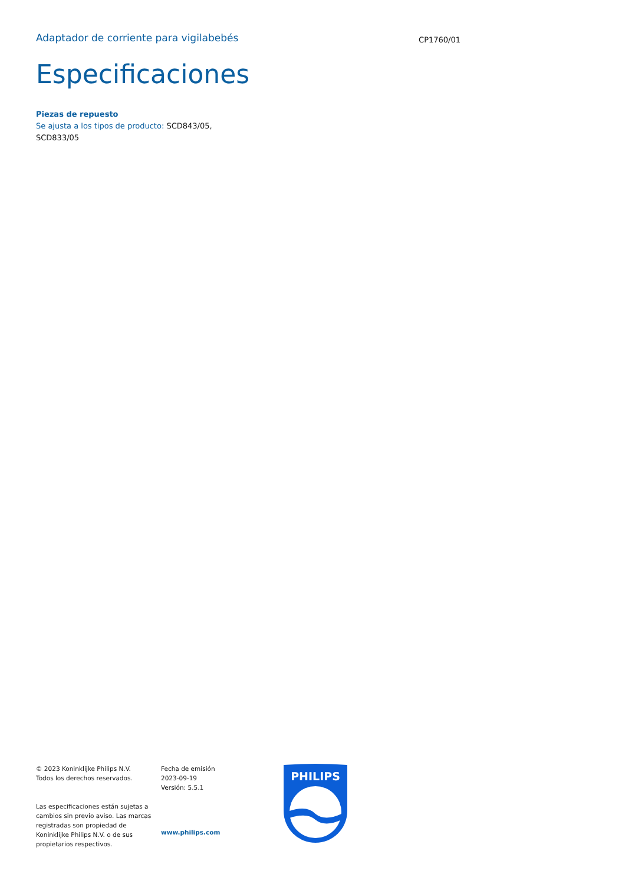Adaptador de corriente para vigilabebés
CP1760/01
Especificaciones
Piezas de repuesto
Se ajusta a los tipos de producto: SCD843/05, SCD833/05
© 2023 Koninklijke Philips N.V.
Todos los derechos reservados.
Las especificaciones están sujetas a cambios sin previo aviso. Las marcas registradas son propiedad de Koninklijke Philips N.V. o de sus propietarios respectivos.
Fecha de emisión
2023-09-19
Versión: 5.5.1
www.philips.com
PHILIPS